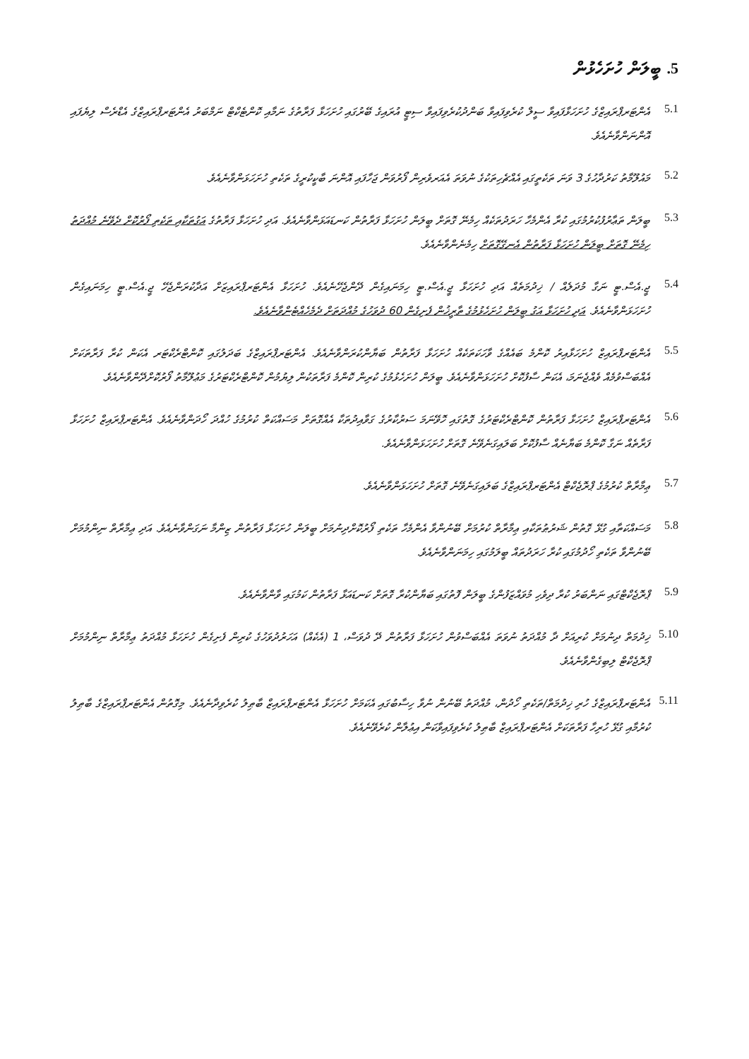5. ބީލަން ހުށަހެޅުން
5.1
އެންޓަރޕްރައިޒްގެ ހުށަހަޅާފައިވާ ސީލް ކުރެވިފައިވާ ބަންދުކުރެވިފައިވާ ސިޓީ އުރައިގެ ބޭރުގައި ހުށަހަޅާ ފަރާތުގެ ނަމާއި ކޮންޓެކްޓް ނަމްބަރު އެންޓަރޕްރައިޒްގެ އެޑްރެސް ލިޔެފައި އޮންނަންވާނެއެވެ.
5.2
މައުލޫމާތު ކަރުދާހުގެ 3 ވަނަ ތަކެތީގައި އެއްޗެހިތަކުގެ ނުވަތަ އެއަރވެރިން ފޯރުވަން ޖަހާފައި އޮންނަ ބާކީކުރީގެ ތަކެތި ހުށަހަޅަންވާނެއެވެ.
5.3
ބީލަން ތަޢާރުފުކުރުމުގައި ކުރާ އެންމެހާ ހަރަދުތަކެއް ހިމެނޭ ގޮތަށް ބީލަން ހުށަހަޅާ ފަރާތުން ކަނޑައަޅަންވާނެއެވެ. އަދި ހުށަހަޅާ ފަރާތުގެ އަގުތަކާއި ތަކެތި ފޯރުކޮށް ދެވޭނެ މުއްދަތު ހިމެނޭ ގޮތަށް ބީލަން ހުށަހަޅާ ފަރާތުން އެނގޭގޮތަށް ހިމެނެންވާނެއެވެ.
5.4
ޖީ.އެސް.ޓީ ނަގާ މުދަލެއް / ޚިދުމަތެއް އަދި ހުށަހަޅާ ޖީ.އެސް.ޓީ ހިމަނައިގެން ދޭންޖެހޭނެއެވެ. ހުށަހަޅާ އެންޓަރޕްރައިޒަށް އަދާކުރަންޖެހޭ ޖީ.އެސް.ޓީ ހިމަނައިގެން ހުށަހަޅަންވާނެއެވެ. އަދި ހުށަހަޅާ އަގު ބީލަން ހުށަހެޅުމުގެ ތާރީޚުން ފެށިގެން 60 ދުވަހުގެ މުއްދަތަށް ދެމެހެއްޓެންވާނެއެވެ.
5.5
އެންޓަރޕްރައިޒް ހުށަހަޅާއިރު ކޮންމެ ބައެއްގެ ވާހަކަތަކެއް ހުށަހަޅާ ފަރާތުން ބަޔާންކުރަންވާނެއެވެ. އެންޓަރޕްރައިޒްގެ ބަދަލުގައި ކޮންޓްރެކްޓަރ އެކަން ކުރާ ފަރާތަކަށް އެއްބަސްވުމެއް ވެއްޖެނަމަ، އެކަން ސާފުކޮށް ހުށަހަޅަންވާނެއެވެ. ބީލަން ހުށަހެޅުމުގެ ކުރިން ކޮންމެ ފަރާތަކުން ލިޔުމުން ކޮންޓްރެކްޓަރުގެ މަޢުލޫމާތު ފޯރުކޮށްދޭންވާނެއެވެ.
5.6
އެންޓަރޕްރައިޒް ހުށަހަޅާ ފަރާތުން ކޮންޓްރެކްޓަރުގެ ގޮތުގައި ހޮވޭނަމަ ސަރުކާރުގެ ގަވާއިދުތަކާ އެއްގޮތަށް މަސައްކަތް ކުރުމުގެ ހުއްދަ ހޯދަންވާނެއެވެ. އެންޓަރޕްރައިޒް ހުށަހަޅާ ފަރާތެއް ނަގާ ކޮންމެ ބަޔާނެއް ސާފުކޮށް ބަލައިގަނެވޭނެ ގޮތަށް ހުށަހަޅަންވާނެއެވެ.
5.7
ޢިމާރާތް ކުރުމުގެ ޕްރޮޖެކްޓް އެންޓަރޕްރައިޒްގެ ބަލައިގަނެވޭނެ ގޮތަށް ހުށަހަޅަންވާނެއެވެ.
5.8
މަސައްކަތާއި ގުޅޭ ގޮތުން ޝަރުޠުތަކާއި ޢިމާރާތް ކުރުމަށް ބޭނުންވާ އެންމެހާ ތަކެތި ފޯރުކޮށްދިނުމަށް ބީލަން ހުށަހަޅާ ފަރާތުން ޒިންމާ ނަގަންވާނެއެވެ. އަދި ޢިމާރާތް ނިންމުމަށް ބޭނުންވާ ތަކެތި ހޯދުމުގައި ކުރާ ހަރަދުތައް ބީލަމުގައި ހިމަނަންވާނެއެވެ.
5.9
ޕްރޮޖެކްޓްގައި ނަންބަރު ކުރާ ދިވެހި މުވައްޒަފުންގެ ބީލަން ފޮތުގައި ބަޔާންކުރާ ގޮތަށް ކަނޑައަޅާ ފަރާތުން ކަމުގައި ވާންވާނެއެވެ.
5.10
ޚިދުމަތް ދިނުމަށް ކުރިއަށް ދާ މުއްދަތު ނުވަތަ އެއްބަސްވުން ހުށަހަޅާ ފަރާތުން ދޭ ދުވަސް، 1 (އެކެއް) އަހަރުދުވަހުގެ ކުރިން ފެށިގެން ހުށަހަޅާ މުއްދަތު ޢިމާރާތް ނިންމުމަށް ޕްރޮޖެކްޓް ލިބިގެންވާނެއެވެ.
5.11
އެންޓަރޕްރައިޒްގެ ހުރި ޚިދުމަތް/ތަކެތި ހޯދުން، މުއްދަތު ބޭނުން ނުވާ ހިސާބުގައި އެކަމަށް ހުށަހަޅާ އެންޓަރޕްރައިޒް ބާޠިލު ކުރެވިދާނެއެވެ. މިގޮތުން އެންޓަރޕްރައިޒްގެ ބާޠިލު ކުރުމާއި ގުޅޭ ހުރިހާ ފަރާތަކަށް އެންޓަރޕްރައިޒް ބާޠިލު ކުރެވިފައިވާކަން އިޢުލާން ކުރެވޭނެއެވެ.